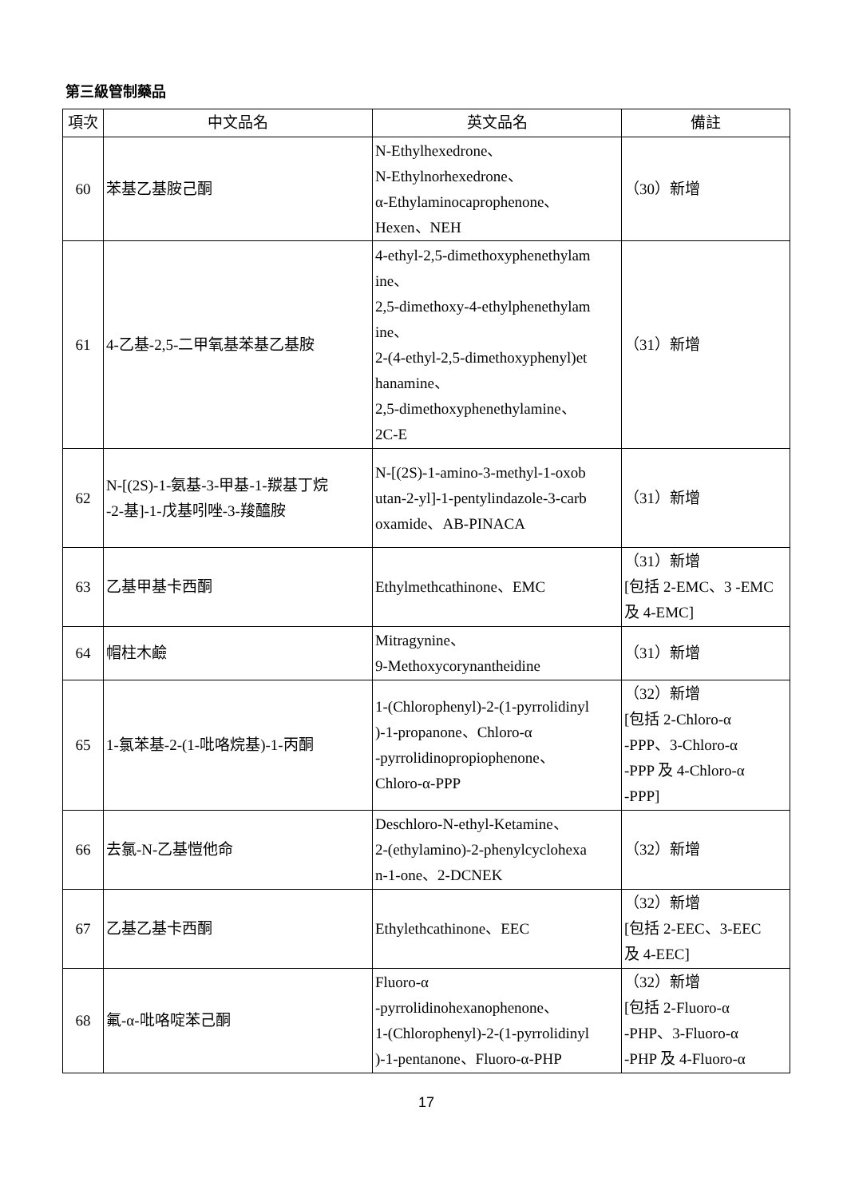第三級管制藥品
| 項次 | 中文品名 | 英文品名 | 備註 |
| --- | --- | --- | --- |
| 60 | 苯基乙基胺己酮 | N-Ethylhexedrone、 N-Ethylnorhexedrone、 α-Ethylaminocaprophenone、 Hexen、NEH | （30）新增 |
| 61 | 4-乙基-2,5-二甲氧基苯基乙基胺 | 4-ethyl-2,5-dimethoxyphenethylam ine、 2,5-dimethoxy-4-ethylphenethylam ine、 2-(4-ethyl-2,5-dimethoxyphenyl)et hanamine、 2,5-dimethoxyphenethylamine、 2C-E | （31）新增 |
| 62 | N-[(2S)-1-氨基-3-甲基-1-羰基丁烷 -2-基]-1-戊基吲唑-3-羧醯胺 | N-[(2S)-1-amino-3-methyl-1-oxob utan-2-yl]-1-pentylindazole-3-carb oxamide、AB-PINACA | （31）新增 |
| 63 | 乙基甲基卡西酮 | Ethylmethcathinone、EMC | （31）新增 [包括 2-EMC、3 -EMC 及 4-EMC] |
| 64 | 帽柱木鹼 | Mitragynine、 9-Methoxycorynantheidine | （31）新增 |
| 65 | 1-氯苯基-2-(1-吡咯烷基)-1-丙酮 | 1-(Chlorophenyl)-2-(1-pyrrolidinyl )-1-propanone、Chloro-α -pyrrolidinopropiophenone、 Chloro-α-PPP | （32）新增 [包括 2-Chloro-α -PPP、3-Chloro-α -PPP 及 4-Chloro-α -PPP] |
| 66 | 去氯-N-乙基愷他命 | Deschloro-N-ethyl-Ketamine、 2-(ethylamino)-2-phenylcyclohexa n-1-one、2-DCNEK | （32）新增 |
| 67 | 乙基乙基卡西酮 | Ethylethcathinone、EEC | （32）新增 [包括 2-EEC、3-EEC 及 4-EEC] |
| 68 | 氟-α-吡咯啶苯己酮 | Fluoro-α -pyrrolidinohexanophenone、 1-(Chlorophenyl)-2-(1-pyrrolidinyl )-1-pentanone、Fluoro-α-PHP | （32）新增 [包括 2-Fluoro-α -PHP、3-Fluoro-α -PHP 及 4-Fluoro-α |
17